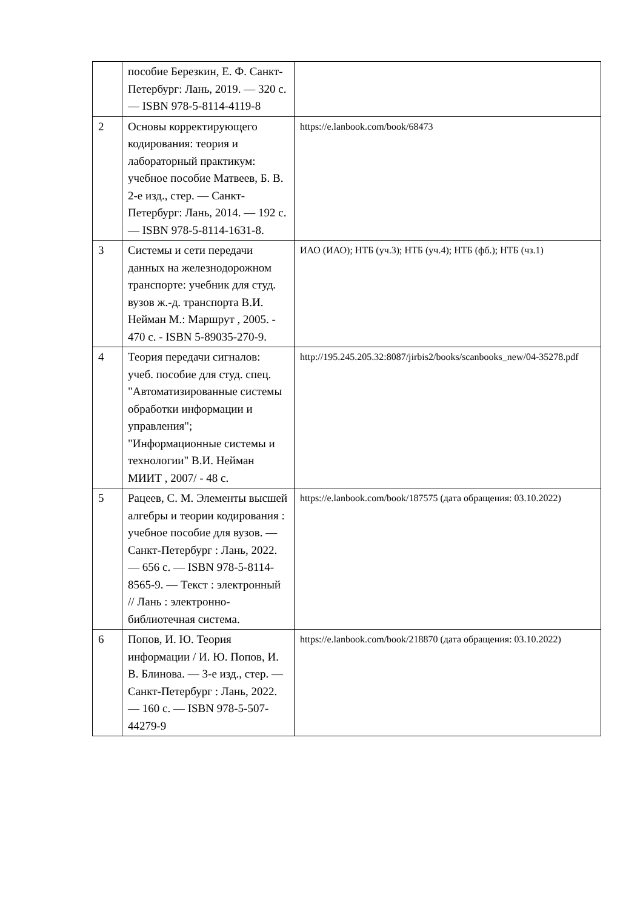| | пособие Березкин, Е. Ф. Санкт-Петербург: Лань, 2019. — 320 с. — ISBN 978-5-8114-4119-8 | |
| 2 | Основы корректирующего кодирования: теория и лабораторный практикум: учебное пособие Матвеев, Б. В. 2-е изд., стер. — Санкт-Петербург: Лань, 2014. — 192 с. — ISBN 978-5-8114-1631-8. | https://e.lanbook.com/book/68473 |
| 3 | Системы и сети передачи данных на железнодорожном транспорте: учебник для студ. вузов ж.-д. транспорта В.И. Нейман М.: Маршрут , 2005. - 470 с. - ISBN 5-89035-270-9. | ИАО (ИАО); НТБ (уч.3); НТБ (уч.4); НТБ (фб.); НТБ (чз.1) |
| 4 | Теория передачи сигналов: учеб. пособие для студ. спец. "Автоматизированные системы обработки информации и управления"; "Информационные системы и технологии" В.И. Нейман МИИТ , 2007/ - 48 с. | http://195.245.205.32:8087/jirbis2/books/scanbooks_new/04-35278.pdf |
| 5 | Рацеев, С. М. Элементы высшей алгебры и теории кодирования : учебное пособие для вузов. — Санкт-Петербург : Лань, 2022. — 656 с. — ISBN 978-5-8114-8565-9. — Текст : электронный // Лань : электронно-библиотечная система. | https://e.lanbook.com/book/187575 (дата обращения: 03.10.2022) |
| 6 | Попов, И. Ю. Теория информации / И. Ю. Попов, И. В. Блинова. — 3-е изд., стер. — Санкт-Петербург : Лань, 2022. — 160 с. — ISBN 978-5-507-44279-9 | https://e.lanbook.com/book/218870 (дата обращения: 03.10.2022) |